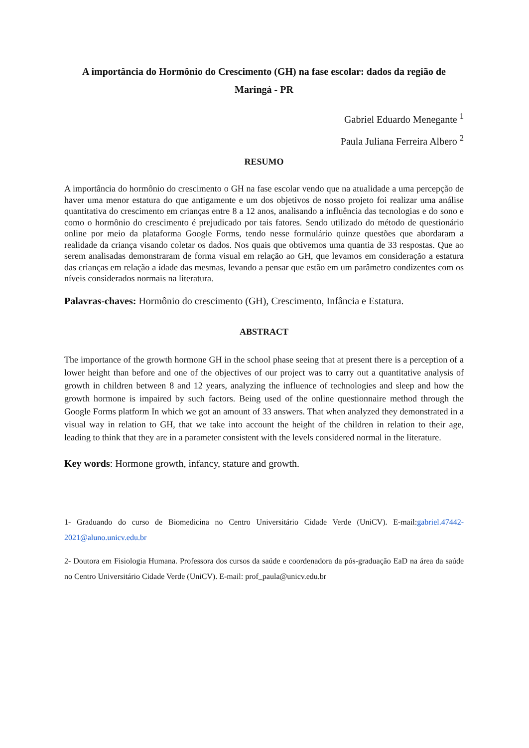A importância do Hormônio do Crescimento (GH) na fase escolar: dados da região de Maringá - PR
Gabriel Eduardo Menegante <sup>1</sup>
Paula Juliana Ferreira Albero <sup>2</sup>
RESUMO
A importância do hormônio do crescimento o GH na fase escolar vendo que na atualidade a uma percepção de haver uma menor estatura do que antigamente e um dos objetivos de nosso projeto foi realizar uma análise quantitativa do crescimento em crianças entre 8 a 12 anos, analisando a influência das tecnologias e do sono e como o hormônio do crescimento é prejudicado por tais fatores. Sendo utilizado do método de questionário online por meio da plataforma Google Forms, tendo nesse formulário quinze questões que abordaram a realidade da criança visando coletar os dados. Nos quais que obtivemos uma quantia de 33 respostas. Que ao serem analisadas demonstraram de forma visual em relação ao GH, que levamos em consideração a estatura das crianças em relação a idade das mesmas, levando a pensar que estão em um parâmetro condizentes com os níveis considerados normais na literatura.
Palavras-chaves: Hormônio do crescimento (GH), Crescimento, Infância e Estatura.
ABSTRACT
The importance of the growth hormone GH in the school phase seeing that at present there is a perception of a lower height than before and one of the objectives of our project was to carry out a quantitative analysis of growth in children between 8 and 12 years, analyzing the influence of technologies and sleep and how the growth hormone is impaired by such factors. Being used of the online questionnaire method through the Google Forms platform In which we got an amount of 33 answers. That when analyzed they demonstrated in a visual way in relation to GH, that we take into account the height of the children in relation to their age, leading to think that they are in a parameter consistent with the levels considered normal in the literature.
Key words: Hormone growth, infancy, stature and growth.
1- Graduando do curso de Biomedicina no Centro Universitário Cidade Verde (UniCV). E-mail:gabriel.47442-2021@aluno.unicv.edu.br
2- Doutora em Fisiologia Humana. Professora dos cursos da saúde e coordenadora da pós-graduação EaD na área da saúde no Centro Universitário Cidade Verde (UniCV). E-mail: prof_paula@unicv.edu.br